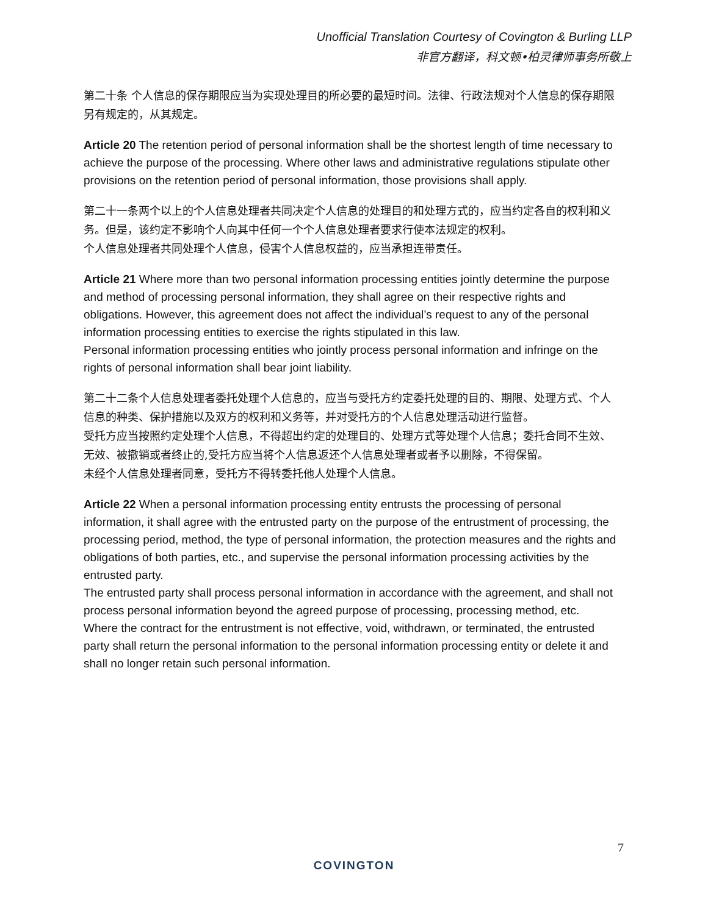Unofficial Translation Courtesy of Covington & Burling LLP
非官方翻译，科文顿•柏灵律师事务所敬上
第二十条 个人信息的保存期限应当为实现处理目的所必要的最短时间。法律、行政法规对个人信息的保存期限另有规定的，从其规定。
Article 20 The retention period of personal information shall be the shortest length of time necessary to achieve the purpose of the processing. Where other laws and administrative regulations stipulate other provisions on the retention period of personal information, those provisions shall apply.
第二十一条两个以上的个人信息处理者共同决定个人信息的处理目的和处理方式的，应当约定各自的权利和义务。但是，该约定不影响个人向其中任何一个个人信息处理者要求行使本法规定的权利。
个人信息处理者共同处理个人信息，侵害个人信息权益的，应当承担连带责任。
Article 21 Where more than two personal information processing entities jointly determine the purpose and method of processing personal information, they shall agree on their respective rights and obligations. However, this agreement does not affect the individual’s request to any of the personal information processing entities to exercise the rights stipulated in this law.
Personal information processing entities who jointly process personal information and infringe on the rights of personal information shall bear joint liability.
第二十二条个人信息处理者委托处理个人信息的，应当与受托方约定委托处理的目的、期限、处理方式、个人信息的种类、保护措施以及双方的权利和义务等，并对受托方的个人信息处理活动进行监督。
受托方应当按照约定处理个人信息，不得超出约定的处理目的、处理方式等处理个人信息；委托合同不生效、无效、被撤销或者终止的,受托方应当将个人信息返还个人信息处理者或者予以删除，不得保留。
未经个人信息处理者同意，受托方不得转委托他人处理个人信息。
Article 22 When a personal information processing entity entrusts the processing of personal information, it shall agree with the entrusted party on the purpose of the entrustment of processing, the processing period, method, the type of personal information, the protection measures and the rights and obligations of both parties, etc., and supervise the personal information processing activities by the entrusted party.
The entrusted party shall process personal information in accordance with the agreement, and shall not process personal information beyond the agreed purpose of processing, processing method, etc. Where the contract for the entrustment is not effective, void, withdrawn, or terminated, the entrusted party shall return the personal information to the personal information processing entity or delete it and shall no longer retain such personal information.
7
COVINGTON